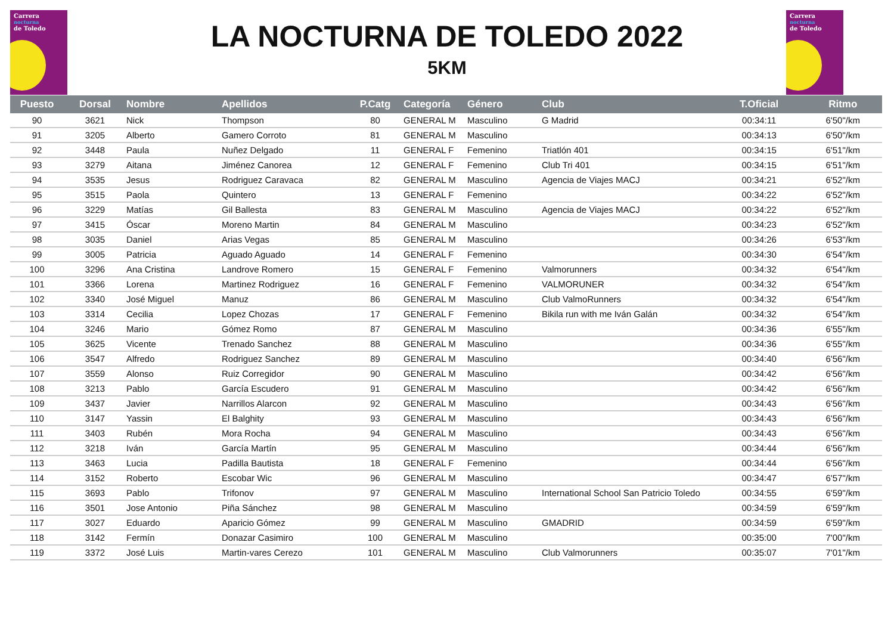Carrera
nocturna
de Toledo
Carrera
nocturna
de Toledo
LA NOCTURNA DE TOLEDO 2022
5KM
| Puesto | Dorsal | Nombre | Apellidos | P.Catg | Categoría | Género | Club | T.Oficial | Ritmo |
| --- | --- | --- | --- | --- | --- | --- | --- | --- | --- |
| 90 | 3621 | Nick | Thompson | 80 | GENERAL M | Masculino | G Madrid | 00:34:11 | 6'50"/km |
| 91 | 3205 | Alberto | Gamero Corroto | 81 | GENERAL M | Masculino | | 00:34:13 | 6'50"/km |
| 92 | 3448 | Paula | Nuñez Delgado | 11 | GENERAL F | Femenino | Triatlón 401 | 00:34:15 | 6'51"/km |
| 93 | 3279 | Aitana | Jiménez Canorea | 12 | GENERAL F | Femenino | Club Tri 401 | 00:34:15 | 6'51"/km |
| 94 | 3535 | Jesus | Rodriguez Caravaca | 82 | GENERAL M | Masculino | Agencia de Viajes MACJ | 00:34:21 | 6'52"/km |
| 95 | 3515 | Paola | Quintero | 13 | GENERAL F | Femenino | | 00:34:22 | 6'52"/km |
| 96 | 3229 | Matías | Gil Ballesta | 83 | GENERAL M | Masculino | Agencia de Viajes MACJ | 00:34:22 | 6'52"/km |
| 97 | 3415 | Óscar | Moreno Martin | 84 | GENERAL M | Masculino | | 00:34:23 | 6'52"/km |
| 98 | 3035 | Daniel | Arias Vegas | 85 | GENERAL M | Masculino | | 00:34:26 | 6'53"/km |
| 99 | 3005 | Patricia | Aguado Aguado | 14 | GENERAL F | Femenino | | 00:34:30 | 6'54"/km |
| 100 | 3296 | Ana Cristina | Landrove Romero | 15 | GENERAL F | Femenino | Valmorunners | 00:34:32 | 6'54"/km |
| 101 | 3366 | Lorena | Martinez Rodriguez | 16 | GENERAL F | Femenino | VALMORUNER | 00:34:32 | 6'54"/km |
| 102 | 3340 | José Miguel | Manuz | 86 | GENERAL M | Masculino | Club ValmoRunners | 00:34:32 | 6'54"/km |
| 103 | 3314 | Cecilia | Lopez Chozas | 17 | GENERAL F | Femenino | Bikila run with me Iván Galán | 00:34:32 | 6'54"/km |
| 104 | 3246 | Mario | Gómez Romo | 87 | GENERAL M | Masculino | | 00:34:36 | 6'55"/km |
| 105 | 3625 | Vicente | Trenado Sanchez | 88 | GENERAL M | Masculino | | 00:34:36 | 6'55"/km |
| 106 | 3547 | Alfredo | Rodriguez Sanchez | 89 | GENERAL M | Masculino | | 00:34:40 | 6'56"/km |
| 107 | 3559 | Alonso | Ruiz Corregidor | 90 | GENERAL M | Masculino | | 00:34:42 | 6'56"/km |
| 108 | 3213 | Pablo | García Escudero | 91 | GENERAL M | Masculino | | 00:34:42 | 6'56"/km |
| 109 | 3437 | Javier | Narrillos Alarcon | 92 | GENERAL M | Masculino | | 00:34:43 | 6'56"/km |
| 110 | 3147 | Yassin | El Balghity | 93 | GENERAL M | Masculino | | 00:34:43 | 6'56"/km |
| 111 | 3403 | Rubén | Mora Rocha | 94 | GENERAL M | Masculino | | 00:34:43 | 6'56"/km |
| 112 | 3218 | Iván | García Martín | 95 | GENERAL M | Masculino | | 00:34:44 | 6'56"/km |
| 113 | 3463 | Lucia | Padilla Bautista | 18 | GENERAL F | Femenino | | 00:34:44 | 6'56"/km |
| 114 | 3152 | Roberto | Escobar Wic | 96 | GENERAL M | Masculino | | 00:34:47 | 6'57"/km |
| 115 | 3693 | Pablo | Trifonov | 97 | GENERAL M | Masculino | International School San Patricio Toledo | 00:34:55 | 6'59"/km |
| 116 | 3501 | Jose Antonio | Piña Sánchez | 98 | GENERAL M | Masculino | | 00:34:59 | 6'59"/km |
| 117 | 3027 | Eduardo | Aparicio Gómez | 99 | GENERAL M | Masculino | GMADRID | 00:34:59 | 6'59"/km |
| 118 | 3142 | Fermín | Donazar Casimiro | 100 | GENERAL M | Masculino | | 00:35:00 | 7'00"/km |
| 119 | 3372 | José Luis | Martin-vares Cerezo | 101 | GENERAL M | Masculino | Club Valmorunners | 00:35:07 | 7'01"/km |